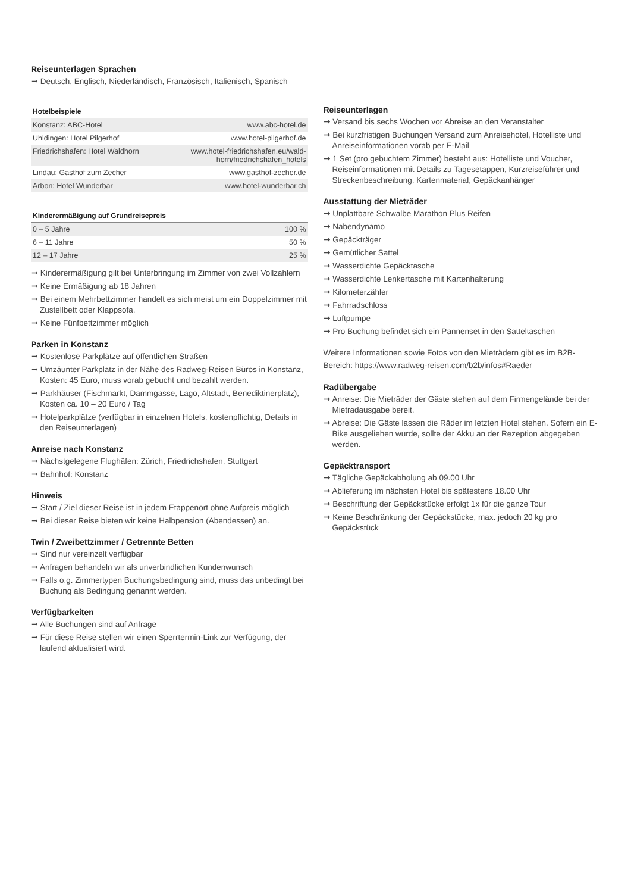Reiseunterlagen Sprachen
➞ Deutsch, Englisch, Niederländisch, Französisch, Italienisch, Spanisch
| Hotelbeispiele | |
| --- | --- |
| Konstanz: ABC-Hotel | www.abc-hotel.de |
| Uhldingen: Hotel Pilgerhof | www.hotel-pilgerhof.de |
| Friedrichshafen: Hotel Waldhorn | www.hotel-friedrichshafen.eu/wald- horn/friedrichshafen_hotels |
| Lindau: Gasthof zum Zecher | www.gasthof-zecher.de |
| Arbon: Hotel Wunderbar | www.hotel-wunderbar.ch |
| Kinderermäßigung auf Grundreisepreis | |
| --- | --- |
| 0 – 5 Jahre | 100 % |
| 6 – 11 Jahre | 50 % |
| 12 – 17 Jahre | 25 % |
➞ Kinderermäßigung gilt bei Unterbringung im Zimmer von zwei Vollzahlern
➞ Keine Ermäßigung ab 18 Jahren
➞ Bei einem Mehrbettzimmer handelt es sich meist um ein Doppelzimmer mit Zustellbett oder Klappsofa.
➞ Keine Fünfbettzimmer möglich
Parken in Konstanz
➞ Kostenlose Parkplätze auf öffentlichen Straßen
➞ Umzäunter Parkplatz in der Nähe des Radweg-Reisen Büros in Konstanz, Kosten: 45 Euro, muss vorab gebucht und bezahlt werden.
➞ Parkhäuser (Fischmarkt, Dammgasse, Lago, Altstadt, Benediktinerplatz), Kosten ca. 10 – 20 Euro / Tag
➞ Hotelparkplätze (verfügbar in einzelnen Hotels, kostenpflichtig, Details in den Reiseunterlagen)
Anreise nach Konstanz
➞ Nächstgelegene Flughäfen: Zürich, Friedrichshafen, Stuttgart
➞ Bahnhof: Konstanz
Hinweis
➞ Start / Ziel dieser Reise ist in jedem Etappenort ohne Aufpreis möglich
➞ Bei dieser Reise bieten wir keine Halbpension (Abendessen) an.
Twin / Zweibettzimmer / Getrennte Betten
➞ Sind nur vereinzelt verfügbar
➞ Anfragen behandeln wir als unverbindlichen Kundenwunsch
➞ Falls o.g. Zimmertypen Buchungsbedingung sind, muss das unbedingt bei Buchung als Bedingung genannt werden.
Verfügbarkeiten
➞ Alle Buchungen sind auf Anfrage
➞ Für diese Reise stellen wir einen Sperrtermin-Link zur Verfügung, der laufend aktualisiert wird.
Reiseunterlagen
➞ Versand bis sechs Wochen vor Abreise an den Veranstalter
➞ Bei kurzfristigen Buchungen Versand zum Anreisehotel, Hotelliste und Anreiseinformationen vorab per E-Mail
➞ 1 Set (pro gebuchtem Zimmer) besteht aus: Hotelliste und Voucher, Reiseinformationen mit Details zu Tagesetappen, Kurzreiseführer und Streckenbeschreibung, Kartenmaterial, Gepäckanhänger
Ausstattung der Mieträder
➞ Unplattbare Schwalbe Marathon Plus Reifen
➞ Nabendynamo
➞ Gepäckträger
➞ Gemütlicher Sattel
➞ Wasserdichte Gepäcktasche
➞ Wasserdichte Lenkertasche mit Kartenhalterung
➞ Kilometerzähler
➞ Fahrradschloss
➞ Luftpumpe
➞ Pro Buchung befindet sich ein Pannenset in den Satteltaschen
Weitere Informationen sowie Fotos von den Mieträdern gibt es im B2B-Bereich: https://www.radweg-reisen.com/b2b/infos#Raeder
Radübergabe
➞ Anreise: Die Mieträder der Gäste stehen auf dem Firmengelände bei der Mietradausgabe bereit.
➞ Abreise: Die Gäste lassen die Räder im letzten Hotel stehen. Sofern ein E-Bike ausgeliehen wurde, sollte der Akku an der Rezeption abgegeben werden.
Gepäcktransport
➞ Tägliche Gepäckabholung ab 09.00 Uhr
➞ Ablieferung im nächsten Hotel bis spätestens 18.00 Uhr
➞ Beschriftung der Gepäckstücke erfolgt 1x für die ganze Tour
➞ Keine Beschränkung der Gepäckstücke, max. jedoch 20 kg pro Gepäckstück